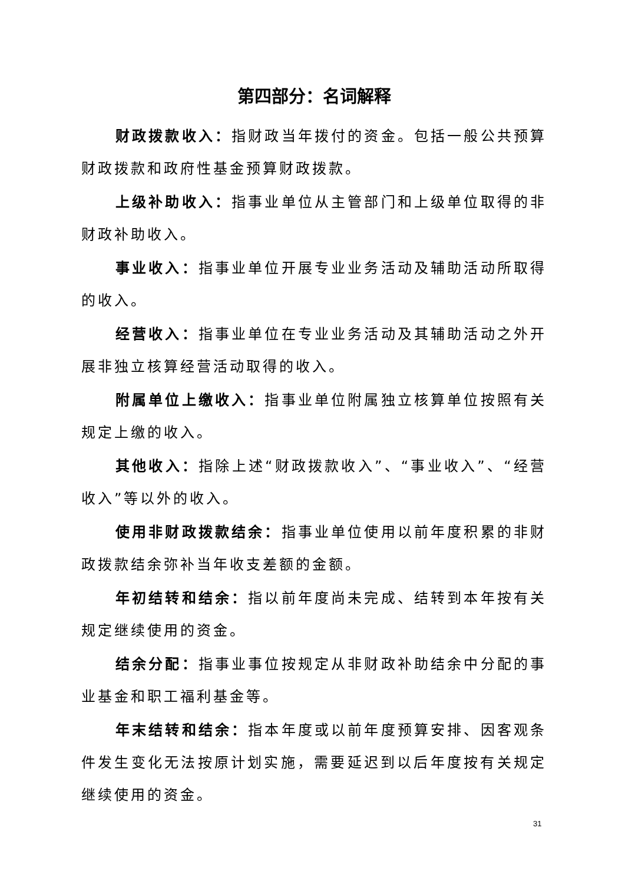第四部分：名词解释
财政拨款收入：指财政当年拨付的资金。包括一般公共预算财政拨款和政府性基金预算财政拨款。
上级补助收入：指事业单位从主管部门和上级单位取得的非财政补助收入。
事业收入：指事业单位开展专业业务活动及辅助活动所取得的收入。
经营收入：指事业单位在专业业务活动及其辅助活动之外开展非独立核算经营活动取得的收入。
附属单位上缴收入：指事业单位附属独立核算单位按照有关规定上缴的收入。
其他收入：指除上述“财政拨款收入”、“事业收入”、“经营收入”等以外的收入。
使用非财政拨款结余：指事业单位使用以前年度积累的非财政拨款结余弥补当年收支差额的金额。
年初结转和结余：指以前年度尚未完成、结转到本年按有关规定继续使用的资金。
结余分配：指事业事位按规定从非财政补助结余中分配的事业基金和职工福利基金等。
年末结转和结余：指本年度或以前年度预算安排、因客观条件发生变化无法按原计划实施，需要延迟到以后年度按有关规定继续使用的资金。
31